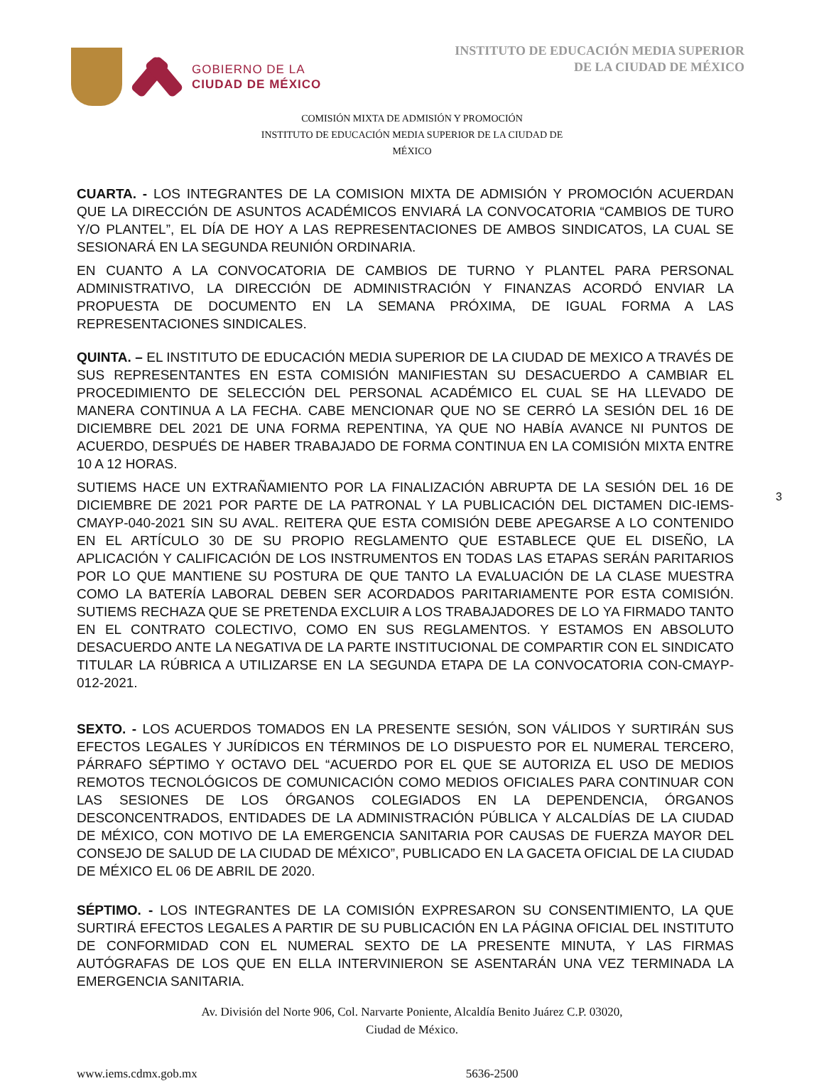GOBIERNO DE LA
CIUDAD DE MÉXICO
INSTITUTO DE EDUCACIÓN MEDIA SUPERIOR
DE LA CIUDAD DE MÉXICO
COMISIÓN MIXTA DE ADMISIÓN Y PROMOCIÓN
INSTITUTO DE EDUCACIÓN MEDIA SUPERIOR DE LA CIUDAD DE
MÉXICO
3
CUARTA. - LOS INTEGRANTES DE LA COMISION MIXTA DE ADMISIÓN Y PROMOCIÓN ACUERDAN QUE LA DIRECCIÓN DE ASUNTOS ACADÉMICOS ENVIARÁ LA CONVOCATORIA “CAMBIOS DE TURO Y/O PLANTEL”, EL DÍA DE HOY A LAS REPRESENTACIONES DE AMBOS SINDICATOS, LA CUAL SE SESIONARÁ EN LA SEGUNDA REUNIÓN ORDINARIA.
EN CUANTO A LA CONVOCATORIA DE CAMBIOS DE TURNO Y PLANTEL PARA PERSONAL ADMINISTRATIVO, LA DIRECCIÓN DE ADMINISTRACIÓN Y FINANZAS ACORDÓ ENVIAR LA PROPUESTA DE DOCUMENTO EN LA SEMANA PRÓXIMA, DE IGUAL FORMA A LAS REPRESENTACIONES SINDICALES.
QUINTA. – EL INSTITUTO DE EDUCACIÓN MEDIA SUPERIOR DE LA CIUDAD DE MEXICO A TRAVÉS DE SUS REPRESENTANTES EN ESTA COMISIÓN MANIFIESTAN SU DESACUERDO A CAMBIAR EL PROCEDIMIENTO DE SELECCIÓN DEL PERSONAL ACADÉMICO EL CUAL SE HA LLEVADO DE MANERA CONTINUA A LA FECHA. CABE MENCIONAR QUE NO SE CERRÓ LA SESIÓN DEL 16 DE DICIEMBRE DEL 2021 DE UNA FORMA REPENTINA, YA QUE NO HABÍA AVANCE NI PUNTOS DE ACUERDO, DESPUÉS DE HABER TRABAJADO DE FORMA CONTINUA EN LA COMISIÓN MIXTA ENTRE 10 A 12 HORAS.
SUTIEMS HACE UN EXTRAÑAMIENTO POR LA FINALIZACIÓN ABRUPTA DE LA SESIÓN DEL 16 DE DICIEMBRE DE 2021 POR PARTE DE LA PATRONAL Y LA PUBLICACIÓN DEL DICTAMEN DIC-IEMS-CMAYP-040-2021 SIN SU AVAL. REITERA QUE ESTA COMISIÓN DEBE APEGARSE A LO CONTENIDO EN EL ARTÍCULO 30 DE SU PROPIO REGLAMENTO QUE ESTABLECE QUE EL DISEÑO, LA APLICACIÓN Y CALIFICACIÓN DE LOS INSTRUMENTOS EN TODAS LAS ETAPAS SERÁN PARITARIOS POR LO QUE MANTIENE SU POSTURA DE QUE TANTO LA EVALUACIÓN DE LA CLASE MUESTRA COMO LA BATERÍA LABORAL DEBEN SER ACORDADOS PARITARIAMENTE POR ESTA COMISIÓN. SUTIEMS RECHAZA QUE SE PRETENDA EXCLUIR A LOS TRABAJADORES DE LO YA FIRMADO TANTO EN EL CONTRATO COLECTIVO, COMO EN SUS REGLAMENTOS. Y ESTAMOS EN ABSOLUTO DESACUERDO ANTE LA NEGATIVA DE LA PARTE INSTITUCIONAL DE COMPARTIR CON EL SINDICATO TITULAR LA RÚBRICA A UTILIZARSE EN LA SEGUNDA ETAPA DE LA CONVOCATORIA CON-CMAYP-012-2021.
SEXTO. - LOS ACUERDOS TOMADOS EN LA PRESENTE SESIÓN, SON VÁLIDOS Y SURTIRÁN SUS EFECTOS LEGALES Y JURÍDICOS EN TÉRMINOS DE LO DISPUESTO POR EL NUMERAL TERCERO, PÁRRAFO SÉPTIMO Y OCTAVO DEL “ACUERDO POR EL QUE SE AUTORIZA EL USO DE MEDIOS REMOTOS TECNOLÓGICOS DE COMUNICACIÓN COMO MEDIOS OFICIALES PARA CONTINUAR CON LAS SESIONES DE LOS ÓRGANOS COLEGIADOS EN LA DEPENDENCIA, ÓRGANOS DESCONCENTRADOS, ENTIDADES DE LA ADMINISTRACIÓN PÚBLICA Y ALCALDÍAS DE LA CIUDAD DE MÉXICO, CON MOTIVO DE LA EMERGENCIA SANITARIA POR CAUSAS DE FUERZA MAYOR DEL CONSEJO DE SALUD DE LA CIUDAD DE MÉXICO”, PUBLICADO EN LA GACETA OFICIAL DE LA CIUDAD DE MÉXICO EL 06 DE ABRIL DE 2020.
SÉPTIMO. - LOS INTEGRANTES DE LA COMISIÓN EXPRESARON SU CONSENTIMIENTO, LA QUE SURTIRÁ EFECTOS LEGALES A PARTIR DE SU PUBLICACIÓN EN LA PÁGINA OFICIAL DEL INSTITUTO DE CONFORMIDAD CON EL NUMERAL SEXTO DE LA PRESENTE MINUTA, Y LAS FIRMAS AUTÓGRAFAS DE LOS QUE EN ELLA INTERVINIERON SE ASENTARÁN UNA VEZ TERMINADA LA EMERGENCIA SANITARIA.
Av. División del Norte 906, Col. Narvarte Poniente, Alcaldía Benito Juárez C.P. 03020,
Ciudad de México.
www.iems.cdmx.gob.mx 5636-2500